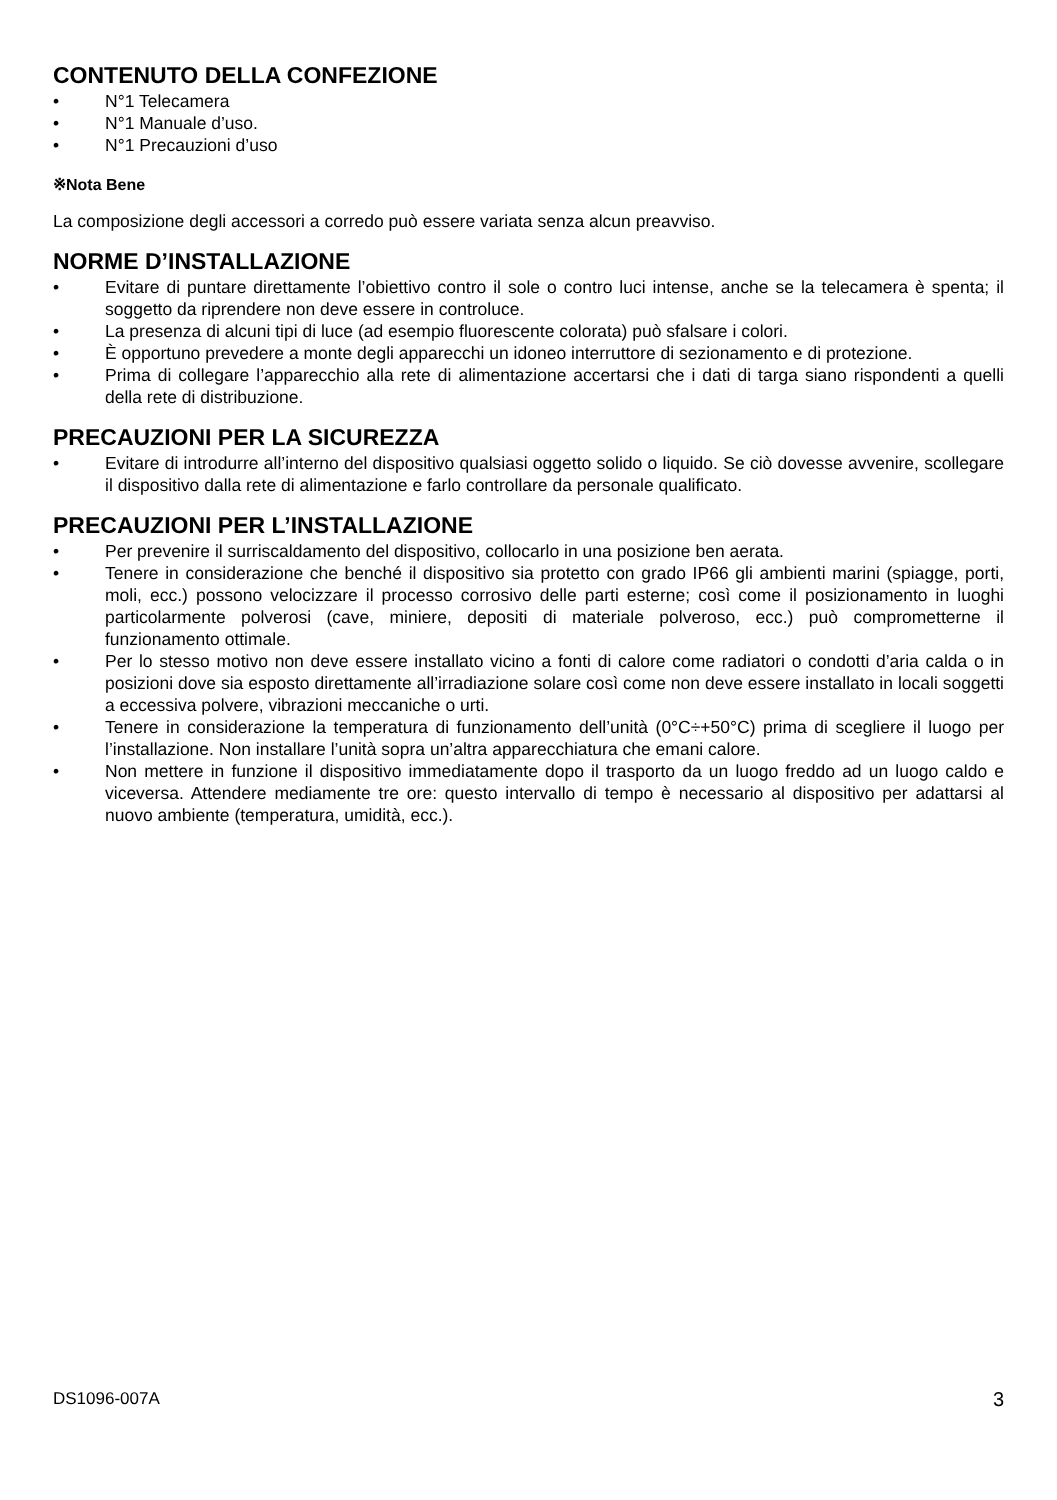CONTENUTO DELLA CONFEZIONE
• N°1 Telecamera
• N°1 Manuale d’uso.
• N°1 Precauzioni d’uso
※Nota Bene
La composizione degli accessori a corredo può essere variata senza alcun preavviso.
NORME D’INSTALLAZIONE
• Evitare di puntare direttamente l’obiettivo contro il sole o contro luci intense, anche se la telecamera è spenta; il soggetto da riprendere non deve essere in controluce.
• La presenza di alcuni tipi di luce (ad esempio fluorescente colorata) può sfalsare i colori.
• È opportuno prevedere a monte degli apparecchi un idoneo interruttore di sezionamento e di protezione.
• Prima di collegare l’apparecchio alla rete di alimentazione accertarsi che i dati di targa siano rispondenti a quelli della rete di distribuzione.
PRECAUZIONI PER LA SICUREZZA
• Evitare di introdurre all’interno del dispositivo qualsiasi oggetto solido o liquido. Se ciò dovesse avvenire, scollegare il dispositivo dalla rete di alimentazione e farlo controllare da personale qualificato.
PRECAUZIONI PER L’INSTALLAZIONE
• Per prevenire il surriscaldamento del dispositivo, collocarlo in una posizione ben aerata.
• Tenere in considerazione che benché il dispositivo sia protetto con grado IP66 gli ambienti marini (spiagge, porti, moli, ecc.) possono velocizzare il processo corrosivo delle parti esterne; così come il posizionamento in luoghi particolarmente polverosi (cave, miniere, depositi di materiale polveroso, ecc.) può comprometterne il funzionamento ottimale.
• Per lo stesso motivo non deve essere installato vicino a fonti di calore come radiatori o condotti d’aria calda o in posizioni dove sia esposto direttamente all’irradiazione solare così come non deve essere installato in locali soggetti a eccessiva polvere, vibrazioni meccaniche o urti.
• Tenere in considerazione la temperatura di funzionamento dell’unità (0°C÷+50°C) prima di scegliere il luogo per l’installazione. Non installare l’unità sopra un’altra apparecchiatura che emani calore.
• Non mettere in funzione il dispositivo immediatamente dopo il trasporto da un luogo freddo ad un luogo caldo e viceversa. Attendere mediamente tre ore: questo intervallo di tempo è necessario al dispositivo per adattarsi al nuovo ambiente (temperatura, umidità, ecc.).
DS1096-007A 3